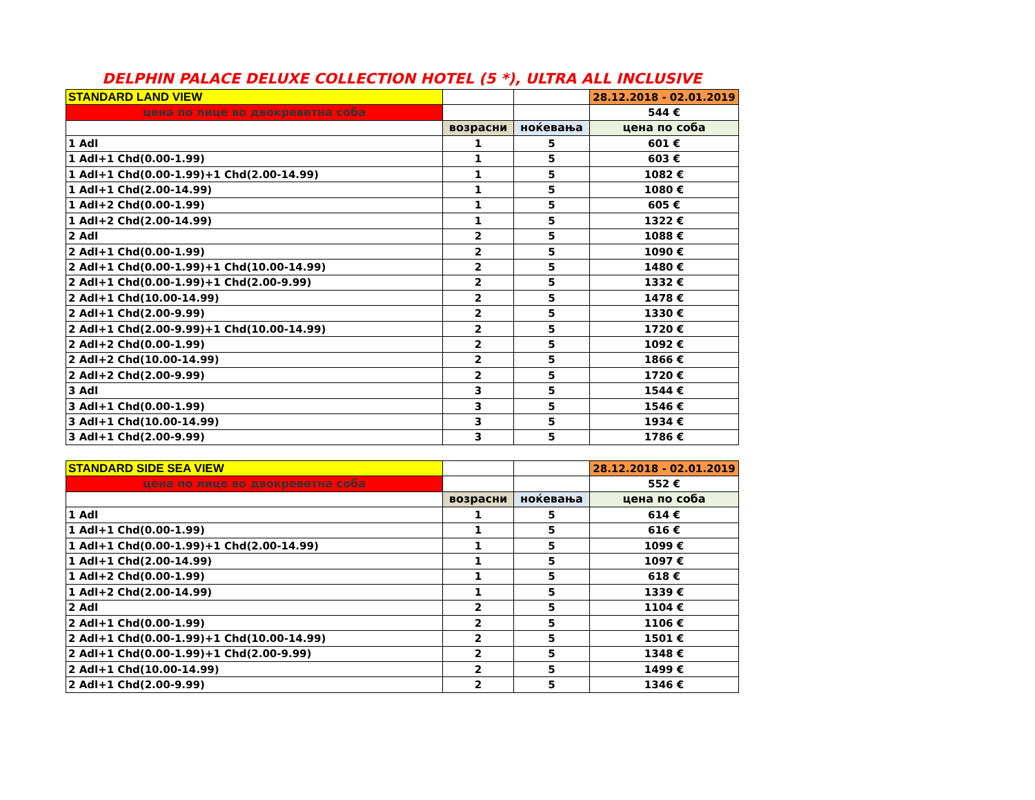DELPHIN PALACE DELUXE COLLECTION HOTEL (5 *), ULTRA ALL INCLUSIVE
| STANDARD LAND VIEW | | | 28.12.2018 - 02.01.2019 |
| цена по лице во двокреветна соба | | | 544 € |
| | возрасни | ноќевања | цена по соба |
| 1 Adl | 1 | 5 | 601 € |
| 1 Adl+1 Chd(0.00-1.99) | 1 | 5 | 603 € |
| 1 Adl+1 Chd(0.00-1.99)+1 Chd(2.00-14.99) | 1 | 5 | 1082 € |
| 1 Adl+1 Chd(2.00-14.99) | 1 | 5 | 1080 € |
| 1 Adl+2 Chd(0.00-1.99) | 1 | 5 | 605 € |
| 1 Adl+2 Chd(2.00-14.99) | 1 | 5 | 1322 € |
| 2 Adl | 2 | 5 | 1088 € |
| 2 Adl+1 Chd(0.00-1.99) | 2 | 5 | 1090 € |
| 2 Adl+1 Chd(0.00-1.99)+1 Chd(10.00-14.99) | 2 | 5 | 1480 € |
| 2 Adl+1 Chd(0.00-1.99)+1 Chd(2.00-9.99) | 2 | 5 | 1332 € |
| 2 Adl+1 Chd(10.00-14.99) | 2 | 5 | 1478 € |
| 2 Adl+1 Chd(2.00-9.99) | 2 | 5 | 1330 € |
| 2 Adl+1 Chd(2.00-9.99)+1 Chd(10.00-14.99) | 2 | 5 | 1720 € |
| 2 Adl+2 Chd(0.00-1.99) | 2 | 5 | 1092 € |
| 2 Adl+2 Chd(10.00-14.99) | 2 | 5 | 1866 € |
| 2 Adl+2 Chd(2.00-9.99) | 2 | 5 | 1720 € |
| 3 Adl | 3 | 5 | 1544 € |
| 3 Adl+1 Chd(0.00-1.99) | 3 | 5 | 1546 € |
| 3 Adl+1 Chd(10.00-14.99) | 3 | 5 | 1934 € |
| 3 Adl+1 Chd(2.00-9.99) | 3 | 5 | 1786 € |
| STANDARD SIDE SEA VIEW | | | 28.12.2018 - 02.01.2019 |
| цена по лице во двокреветна соба | | | 552 € |
| | возрасни | ноќевања | цена по соба |
| 1 Adl | 1 | 5 | 614 € |
| 1 Adl+1 Chd(0.00-1.99) | 1 | 5 | 616 € |
| 1 Adl+1 Chd(0.00-1.99)+1 Chd(2.00-14.99) | 1 | 5 | 1099 € |
| 1 Adl+1 Chd(2.00-14.99) | 1 | 5 | 1097 € |
| 1 Adl+2 Chd(0.00-1.99) | 1 | 5 | 618 € |
| 1 Adl+2 Chd(2.00-14.99) | 1 | 5 | 1339 € |
| 2 Adl | 2 | 5 | 1104 € |
| 2 Adl+1 Chd(0.00-1.99) | 2 | 5 | 1106 € |
| 2 Adl+1 Chd(0.00-1.99)+1 Chd(10.00-14.99) | 2 | 5 | 1501 € |
| 2 Adl+1 Chd(0.00-1.99)+1 Chd(2.00-9.99) | 2 | 5 | 1348 € |
| 2 Adl+1 Chd(10.00-14.99) | 2 | 5 | 1499 € |
| 2 Adl+1 Chd(2.00-9.99) | 2 | 5 | 1346 € |